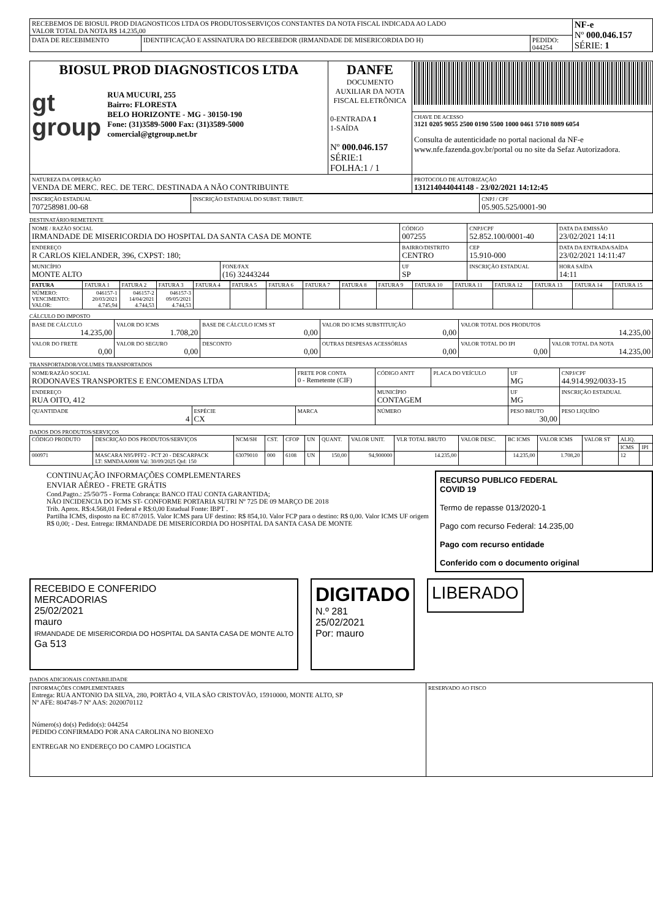| RECEBEMOS DE BIOSUL PROD DIAGNOSTICOS LTDA OS PRODUTOS/SERVIÇOS CONSTANTES DA NOTA FISCAL INDICADA AO LADO VALOR TOTAL DA NOTA R$ 14.235,00 | | | NF-e Nº 000.046.157 SÉRIE: 1 |
| DATA DE RECEBIMENTO | IDENTIFICAÇÃO E ASSINATURA DO RECEBEDOR (IRMANDADE DE MISERICORDIA DO H) | PEDIDO: 044254 | |
| BIOSUL PROD DIAGNOSTICOS LTDA gt group RUA MUCURI, 255 Bairro: FLORESTA BELO HORIZONTE - MG - 30150-190 Fone: (31)3589-5000 Fax: (31)3589-5000 comercial@gtgroup.net.br | DANFE DOCUMENTO AUXILIAR DA NOTA FISCAL ELETRÔNICA 0-ENTRADA 1 1-SAÍDA Nº 000.046.157 SÉRIE:1 FOLHA:1 / 1 | |
| | | CHAVE DE ACESSO 3121 0205 9055 2500 0190 5500 1000 0461 5710 8089 6054 Consulta de autenticidade no portal nacional da NF-e www.nfe.fazenda.gov.br/portal ou no site da Sefaz Autorizadora. |
| NATUREZA DA OPERAÇÃO VENDA DE MERC. REC. DE TERC. DESTINADA A NÃO CONTRIBUINTE | | PROTOCOLO DE AUTORIZAÇÃO 131214044044148 - 23/02/2021 14:12:45 |
| INSCRIÇÃO ESTADUAL 707258981.00-68 | INSCRIÇÃO ESTADUAL DO SUBST. TRIBUT. | CNPJ / CPF 05.905.525/0001-90 |
DESTINATÁRIO/REMETENTE
| NOME / RAZÃO SOCIAL IRMANDADE DE MISERICORDIA DO HOSPITAL DA SANTA CASA DE MONTE | | CÓDIGO 007255 | CNPJ/CPF 52.852.100/0001-40 | | DATA DA EMISSÃO 23/02/2021 14:11 |
| ENDEREÇO R CARLOS KIELANDER, 396, CXPST: 180; | | BAIRRO/DISTRITO CENTRO | | CEP 15.910-000 | DATA DA ENTRADA/SAÍDA 23/02/2021 14:11:47 |
| MUNICÍPIO MONTE ALTO | FONE/FAX (16) 32443244 | UF SP | INSCRIÇÃO ESTADUAL | | HORA SAÍDA 14:11 |
| FATURA | FATURA 1 | FATURA 2 | FATURA 3 | FATURA 4 | FATURA 5 | FATURA 6 | FATURA 7 | FATURA 8 | FATURA 9 | FATURA 10 | FATURA 11 | FATURA 12 | FATURA 13 | FATURA 14 | FATURA 15 |
| --- | --- | --- | --- | --- | --- | --- | --- | --- | --- | --- | --- | --- | --- | --- | --- |
| NÚMERO: VENCIMENTO: VALOR: | 046157-1 20/03/2021 4.745,94 | 046157-2 14/04/2021 4.744,53 | 046157-3 09/05/2021 4.744,53 | | | | | | | | | | | | |
CÁLCULO DO IMPOSTO
| BASE DE CÁLCULO 14.235,00 | VALOR DO ICMS 1.708,20 | BASE DE CÁLCULO ICMS ST 0,00 | VALOR DO ICMS SUBSTITUIÇÃO 0,00 | VALOR TOTAL DOS PRODUTOS 14.235,00 | |
| VALOR DO FRETE 0,00 | VALOR DO SEGURO 0,00 | DESCONTO 0,00 | OUTRAS DESPESAS ACESSÓRIAS 0,00 | VALOR TOTAL DO IPI 0,00 | VALOR TOTAL DA NOTA 14.235,00 |
TRANSPORTADOR/VOLUMES TRANSPORTADOS
| NOME/RAZÃO SOCIAL RODONAVES TRANSPORTES E ENCOMENDAS LTDA | | FRETE POR CONTA 0 - Remetente (CIF) | CÓDIGO ANTT | PLACA DO VEÍCULO | UF MG | CNPJ/CPF 44.914.992/0033-15 |
| ENDEREÇO RUA OITO, 412 | | | MUNICÍPIO CONTAGEM | | UF MG | INSCRIÇÃO ESTADUAL |
| QUANTIDADE 4 | ESPÉCIE CX | MARCA | NÚMERO | | PESO BRUTO 30,00 | PESO LIQUÍDO |
DADOS DOS PRODUTOS/SERVIÇOS
| CÓDIGO PRODUTO | DESCRIÇÃO DOS PRODUTOS/SERVIÇOS | NCM/SH | CST. | CFOP | UN | QUANT. | VALOR UNIT. | VLR TOTAL BRUTO | VALOR DESC. | BC ICMS | VALOR ICMS | VALOR ST | ALIQ. | |
| --- | --- | --- | --- | --- | --- | --- | --- | --- | --- | --- | --- | --- | --- | --- |
| | | | | | | | | | | | | | ICMS | IPI |
| 000971 | MASCARA N95/PFF2 - PCT 20 - DESCARPACK LT: SMNDAA0008 Val: 30/09/2025 Qtd: 150 | 63079010 | 000 | 6108 | UN | 150,00 | 94,900000 | 14.235,00 | | 14.235,00 | 1.708,20 | | 12 | |
CONTINUAÇÃO INFORMAÇÕES COMPLEMENTARES
ENVIAR AÉREO - FRETE GRÁTIS
Cond.Pagto.: 25/50/75 - Forma Cobrança: BANCO ITAU CONTA GARANTIDA;
NÃO INCIDENCIA DO ICMS ST- CONFORME PORTARIA SUTRI Nº 725 DE 09 MARÇO DE 2018
Trib. Aprox. R$:4.568,01 Federal e R$:0,00 Estadual Fonte: IBPT .
Partilha ICMS, disposto na EC 87/2015. Valor ICMS para UF destino: R$ 854,10. Valor FCP para o destino: R$ 0,00. Valor ICMS UF origem R$ 0,00; - Dest. Entrega: IRMANDADE DE MISERICORDIA DO HOSPITAL DA SANTA CASA DE MONTE
RECURSO PUBLICO FEDERAL
COVID 19
Termo de repasse 013/2020-1
Pago com recurso Federal: 14.235,00
Pago com recurso entidade
Conferido com o documento original
RECEBIDO E CONFERIDO
MERCADORIAS
25/02/2021
mauro
IRMANDADE DE MISERICORDIA DO HOSPITAL DA SANTA CASA DE MONTE ALTO
Ga 513
DIGITADO
N.º 281
25/02/2021
Por: mauro
LIBERADO
DADOS ADICIONAIS CONTABILIDADE
| INFORMAÇÕES COMPLEMENTARES Entrega: RUA ANTONIO DA SILVA, 280, PORTÃO 4, VILA SÃO CRISTOVÃO, 15910000, MONTE ALTO, SP Nº AFE: 804748-7 Nº AAS: 2020070112 Número(s) do(s) Pedido(s): 044254 PEDIDO CONFIRMADO POR ANA CAROLINA NO BIONEXO ENTREGAR NO ENDEREÇO DO CAMPO LOGISTICA | RESERVADO AO FISCO |